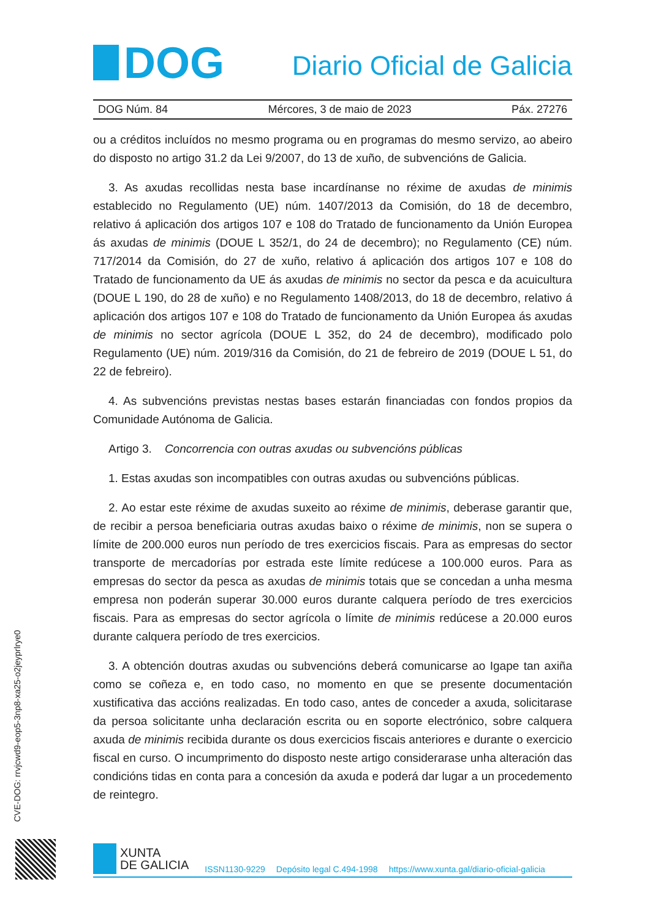DOG
Diario Oficial de Galicia
DOG Núm. 84 Mércores, 3 de maio de 2023 Páx. 27276
ou a créditos incluídos no mesmo programa ou en programas do mesmo servizo, ao abeiro do disposto no artigo 31.2 da Lei 9/2007, do 13 de xuño, de subvencións de Galicia.
3. As axudas recollidas nesta base incardínanse no réxime de axudas de minimis establecido no Regulamento (UE) núm. 1407/2013 da Comisión, do 18 de decembro, relativo á aplicación dos artigos 107 e 108 do Tratado de funcionamento da Unión Europea ás axudas de minimis (DOUE L 352/1, do 24 de decembro); no Regulamento (CE) núm. 717/2014 da Comisión, do 27 de xuño, relativo á aplicación dos artigos 107 e 108 do Tratado de funcionamento da UE ás axudas de minimis no sector da pesca e da acuicultura (DOUE L 190, do 28 de xuño) e no Regulamento 1408/2013, do 18 de decembro, relativo á aplicación dos artigos 107 e 108 do Tratado de funcionamento da Unión Europea ás axudas de minimis no sector agrícola (DOUE L 352, do 24 de decembro), modificado polo Regulamento (UE) núm. 2019/316 da Comisión, do 21 de febreiro de 2019 (DOUE L 51, do 22 de febreiro).
4. As subvencións previstas nestas bases estarán financiadas con fondos propios da Comunidade Autónoma de Galicia.
Artigo 3. Concorrencia con outras axudas ou subvencións públicas
1. Estas axudas son incompatibles con outras axudas ou subvencións públicas.
2. Ao estar este réxime de axudas suxeito ao réxime de minimis, deberase garantir que, de recibir a persoa beneficiaria outras axudas baixo o réxime de minimis, non se supera o límite de 200.000 euros nun período de tres exercicios fiscais. Para as empresas do sector transporte de mercadorías por estrada este límite redúcese a 100.000 euros. Para as empresas do sector da pesca as axudas de minimis totais que se concedan a unha mesma empresa non poderán superar 30.000 euros durante calquera período de tres exercicios fiscais. Para as empresas do sector agrícola o límite de minimis redúcese a 20.000 euros durante calquera período de tres exercicios.
3. A obtención doutras axudas ou subvencións deberá comunicarse ao Igape tan axiña como se coñeza e, en todo caso, no momento en que se presente documentación xustificativa das accións realizadas. En todo caso, antes de conceder a axuda, solicitarase da persoa solicitante unha declaración escrita ou en soporte electrónico, sobre calquera axuda de minimis recibida durante os dous exercicios fiscais anteriores e durante o exercicio fiscal en curso. O incumprimento do disposto neste artigo considerarase unha alteración das condicións tidas en conta para a concesión da axuda e poderá dar lugar a un procedemento de reintegro.
CVE-DOG: rrvjcwd9-eop5-3np8-xa25-o2jeyprlrye0
XUNTA
DE GALICIA
ISSN1130-9229 Depósito legal C.494-1998 https://www.xunta.gal/diario-oficial-galicia